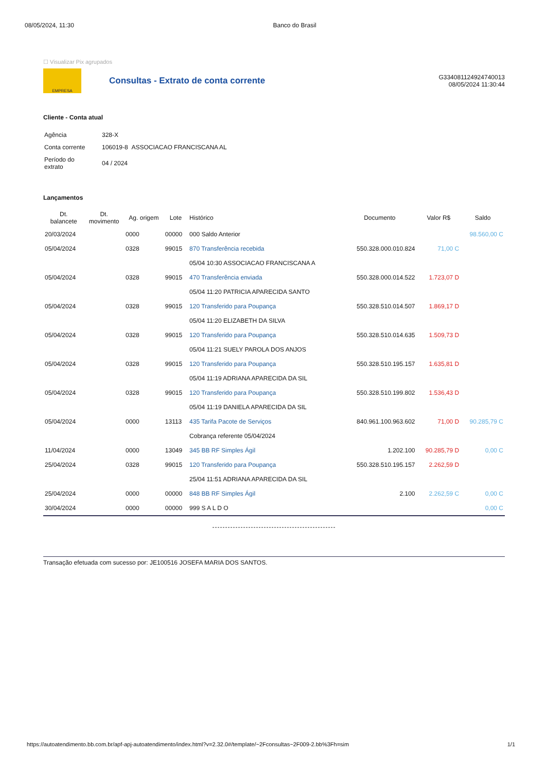08/05/2024, 11:30 Banco do Brasil
☐ Visualizar Pix agrupados
EMPRESA
Consultas - Extrato de conta corrente
G334081124924740013
08/05/2024 11:30:44
Cliente - Conta atual
| Agência | 328-X |
| Conta corrente | 106019-8 ASSOCIACAO FRANCISCANA AL |
| Período do extrato | 04 / 2024 |
Lançamentos
| Dt. balancete | Dt. movimento | Ag. origem | Lote | Histórico | Documento | Valor R$ | Saldo |
| --- | --- | --- | --- | --- | --- | --- | --- |
| 20/03/2024 | | 0000 | 00000 | 000 Saldo Anterior | | | 98.560,00 C |
| 05/04/2024 | | 0328 | 99015 | 870 Transferência recebida | 550.328.000.010.824 | 71,00 C | |
| | | | | 05/04 10:30 ASSOCIACAO FRANCISCANA A | | | |
| 05/04/2024 | | 0328 | 99015 | 470 Transferência enviada | 550.328.000.014.522 | 1.723,07 D | |
| | | | | 05/04 11:20 PATRICIA APARECIDA SANTO | | | |
| 05/04/2024 | | 0328 | 99015 | 120 Transferido para Poupança | 550.328.510.014.507 | 1.869,17 D | |
| | | | | 05/04 11:20 ELIZABETH DA SILVA | | | |
| 05/04/2024 | | 0328 | 99015 | 120 Transferido para Poupança | 550.328.510.014.635 | 1.509,73 D | |
| | | | | 05/04 11:21 SUELY PAROLA DOS ANJOS | | | |
| 05/04/2024 | | 0328 | 99015 | 120 Transferido para Poupança | 550.328.510.195.157 | 1.635,81 D | |
| | | | | 05/04 11:19 ADRIANA APARECIDA DA SIL | | | |
| 05/04/2024 | | 0328 | 99015 | 120 Transferido para Poupança | 550.328.510.199.802 | 1.536,43 D | |
| | | | | 05/04 11:19 DANIELA APARECIDA DA SIL | | | |
| 05/04/2024 | | 0000 | 13113 | 435 Tarifa Pacote de Serviços | 840.961.100.963.602 | 71,00 D | 90.285,79 C |
| | | | | Cobrança referente 05/04/2024 | | | |
| 11/04/2024 | | 0000 | 13049 | 345 BB RF Simples Ágil | 1.202.100 | 90.285,79 D | 0,00 C |
| 25/04/2024 | | 0328 | 99015 | 120 Transferido para Poupança | 550.328.510.195.157 | 2.262,59 D | |
| | | | | 25/04 11:51 ADRIANA APARECIDA DA SIL | | | |
| 25/04/2024 | | 0000 | 00000 | 848 BB RF Simples Ágil | 2.100 | 2.262,59 C | 0,00 C |
| 30/04/2024 | | 0000 | 00000 | 999 S A L D O | | | 0,00 C |
------------------------------------------------
Transação efetuada com sucesso por: JE100516 JOSEFA MARIA DOS SANTOS.
https://autoatendimento.bb.com.br/apf-apj-autoatendimento/index.html?v=2.32.0#/template/~2Fconsultas~2F009-2.bb%3Fh=sim 1/1